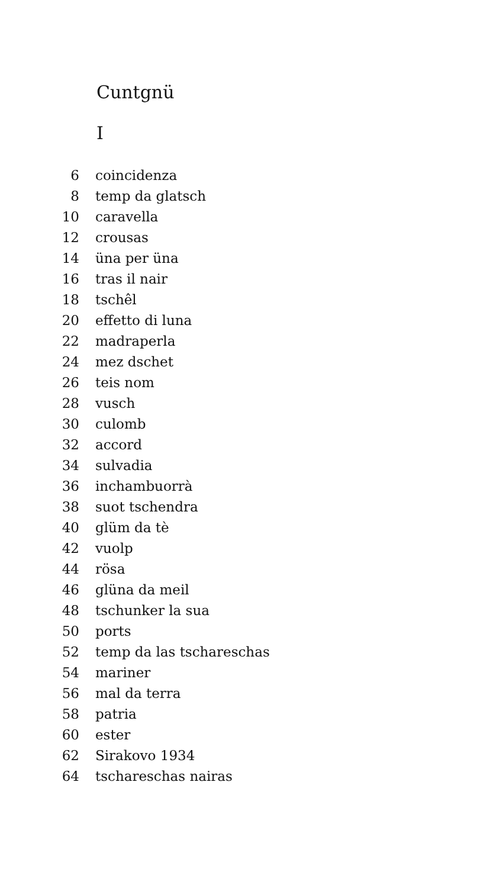Cuntgnü
I
| 6 | coincidenza |
| 8 | temp da glatsch |
| 10 | caravella |
| 12 | crousas |
| 14 | üna per üna |
| 16 | tras il nair |
| 18 | tschêl |
| 20 | effetto di luna |
| 22 | madraperla |
| 24 | mez dschet |
| 26 | teis nom |
| 28 | vusch |
| 30 | culomb |
| 32 | accord |
| 34 | sulvadia |
| 36 | inchambuorrà |
| 38 | suot tschendra |
| 40 | glüm da tè |
| 42 | vuolp |
| 44 | rösa |
| 46 | glüna da meil |
| 48 | tschunker la sua |
| 50 | ports |
| 52 | temp da las tschareschas |
| 54 | mariner |
| 56 | mal da terra |
| 58 | patria |
| 60 | ester |
| 62 | Sirakovo 1934 |
| 64 | tschareschas nairas |